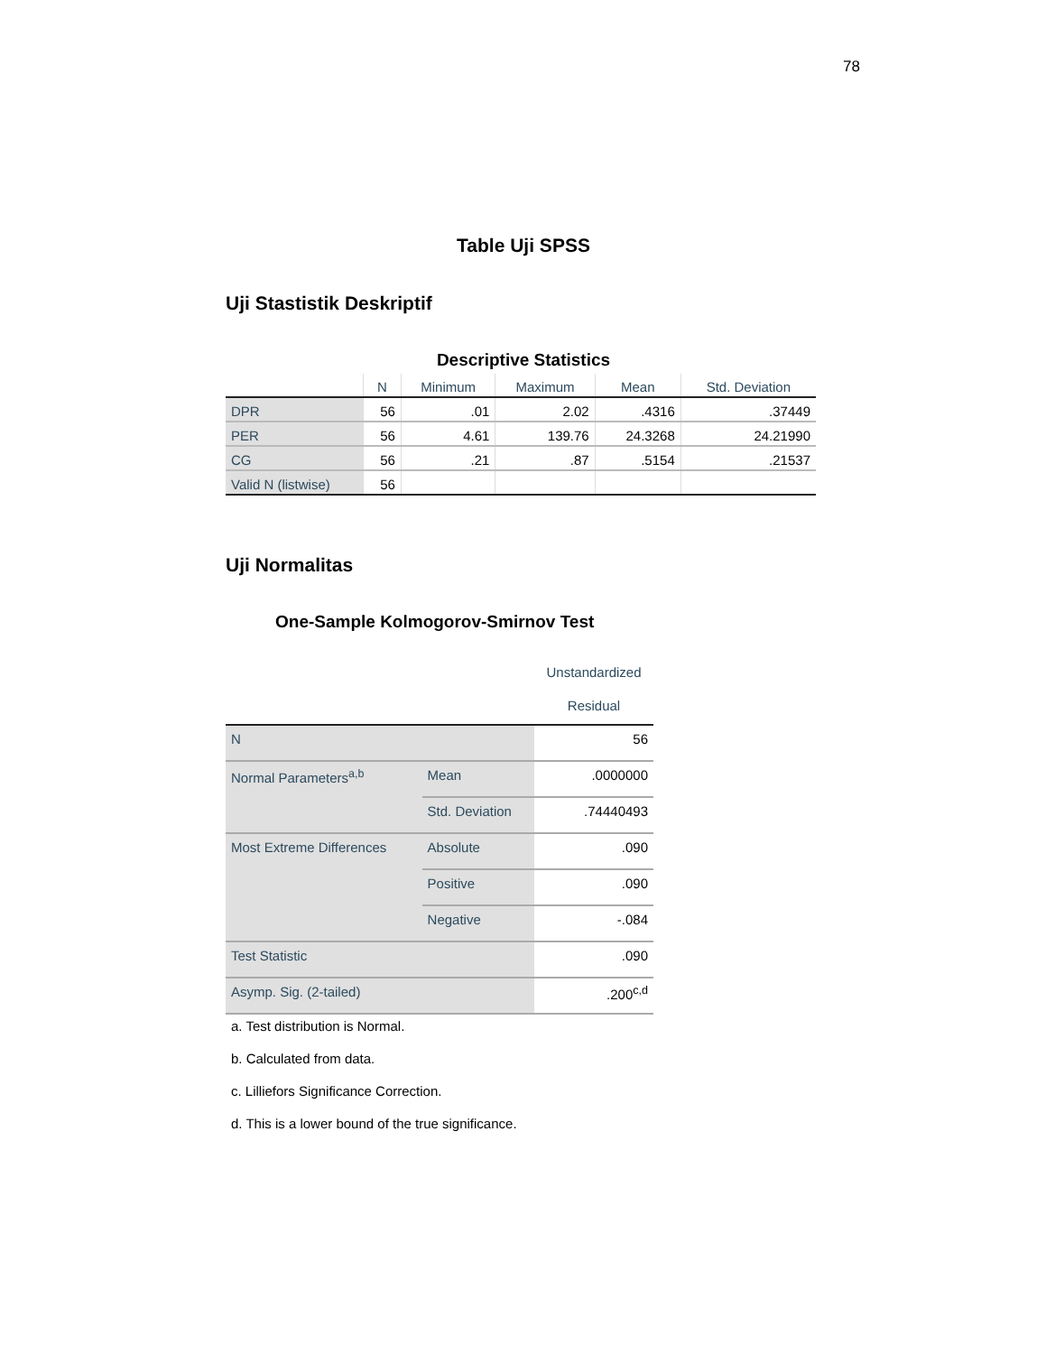78
Table Uji SPSS
Uji Stastistik Deskriptif
Descriptive Statistics
| | N | Minimum | Maximum | Mean | Std. Deviation |
| --- | --- | --- | --- | --- | --- |
| DPR | 56 | .01 | 2.02 | .4316 | .37449 |
| PER | 56 | 4.61 | 139.76 | 24.3268 | 24.21990 |
| CG | 56 | .21 | .87 | .5154 | .21537 |
| Valid N (listwise) | 56 | | | | |
Uji Normalitas
One-Sample Kolmogorov-Smirnov Test
| | | Unstandardized Residual |
| --- | --- | --- |
| N | | 56 |
| Normal Parameters<sup>a,b</sup> | Mean | .0000000 |
| | Std. Deviation | .74440493 |
| Most Extreme Differences | Absolute | .090 |
| | Positive | .090 |
| | Negative | -.084 |
| Test Statistic | | .090 |
| Asymp. Sig. (2-tailed) | | .200<sup>c,d</sup> |
a. Test distribution is Normal.
b. Calculated from data.
c. Lilliefors Significance Correction.
d. This is a lower bound of the true significance.